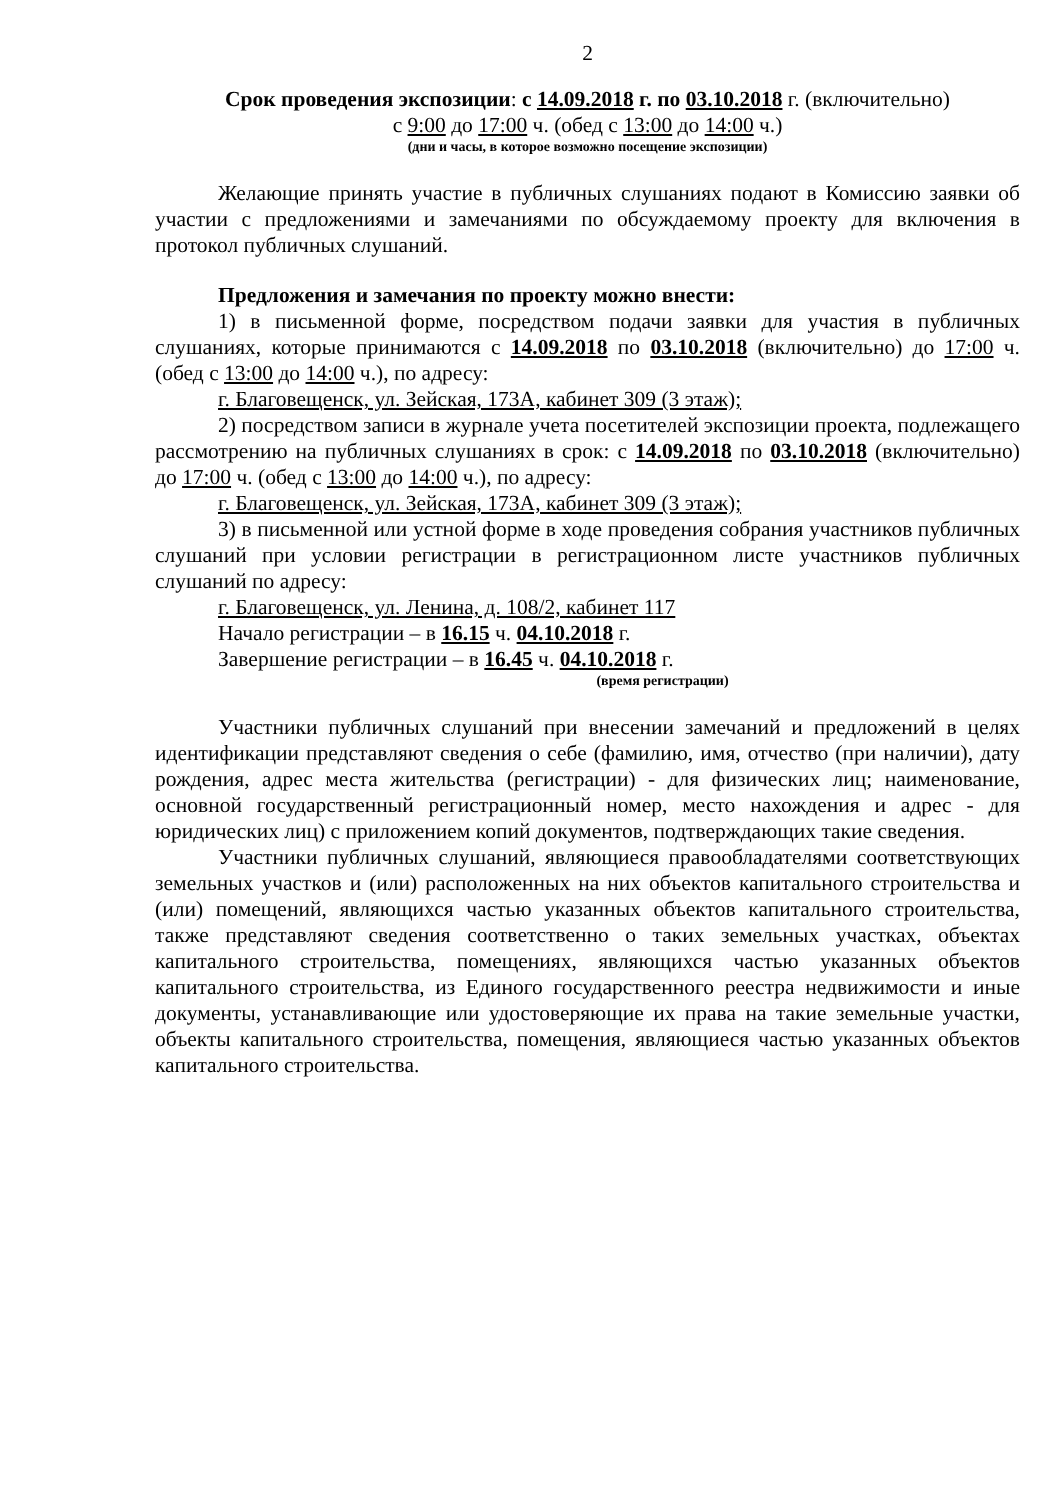2
Срок проведения экспозиции: с 14.09.2018 г. по 03.10.2018 г. (включительно)
с 9:00 до 17:00 ч. (обед с 13:00 до 14:00 ч.)
(дни и часы, в которое возможно посещение экспозиции)
Желающие принять участие в публичных слушаниях подают в Комиссию заявки об участии с предложениями и замечаниями по обсуждаемому проекту для включения в протокол публичных слушаний.
Предложения и замечания по проекту можно внести:
1) в письменной форме, посредством подачи заявки для участия в публичных слушаниях, которые принимаются с 14.09.2018 по 03.10.2018 (включительно) до 17:00 ч. (обед с 13:00 до 14:00 ч.), по адресу:
г. Благовещенск, ул. Зейская, 173А, кабинет 309 (3 этаж);
2) посредством записи в журнале учета посетителей экспозиции проекта, подлежащего рассмотрению на публичных слушаниях в срок: с 14.09.2018 по 03.10.2018 (включительно) до 17:00 ч. (обед с 13:00 до 14:00 ч.), по адресу:
г. Благовещенск, ул. Зейская, 173А, кабинет 309 (3 этаж);
3) в письменной или устной форме в ходе проведения собрания участников публичных слушаний при условии регистрации в регистрационном листе участников публичных слушаний по адресу:
г. Благовещенск, ул. Ленина, д. 108/2, кабинет 117
Начало регистрации – в 16.15 ч. 04.10.2018 г.
Завершение регистрации – в 16.45 ч. 04.10.2018 г.
(время регистрации)
Участники публичных слушаний при внесении замечаний и предложений в целях идентификации представляют сведения о себе (фамилию, имя, отчество (при наличии), дату рождения, адрес места жительства (регистрации) - для физических лиц; наименование, основной государственный регистрационный номер, место нахождения и адрес - для юридических лиц) с приложением копий документов, подтверждающих такие сведения.
Участники публичных слушаний, являющиеся правообладателями соответствующих земельных участков и (или) расположенных на них объектов капитального строительства и (или) помещений, являющихся частью указанных объектов капитального строительства, также представляют сведения соответственно о таких земельных участках, объектах капитального строительства, помещениях, являющихся частью указанных объектов капитального строительства, из Единого государственного реестра недвижимости и иные документы, устанавливающие или удостоверяющие их права на такие земельные участки, объекты капитального строительства, помещения, являющиеся частью указанных объектов капитального строительства.